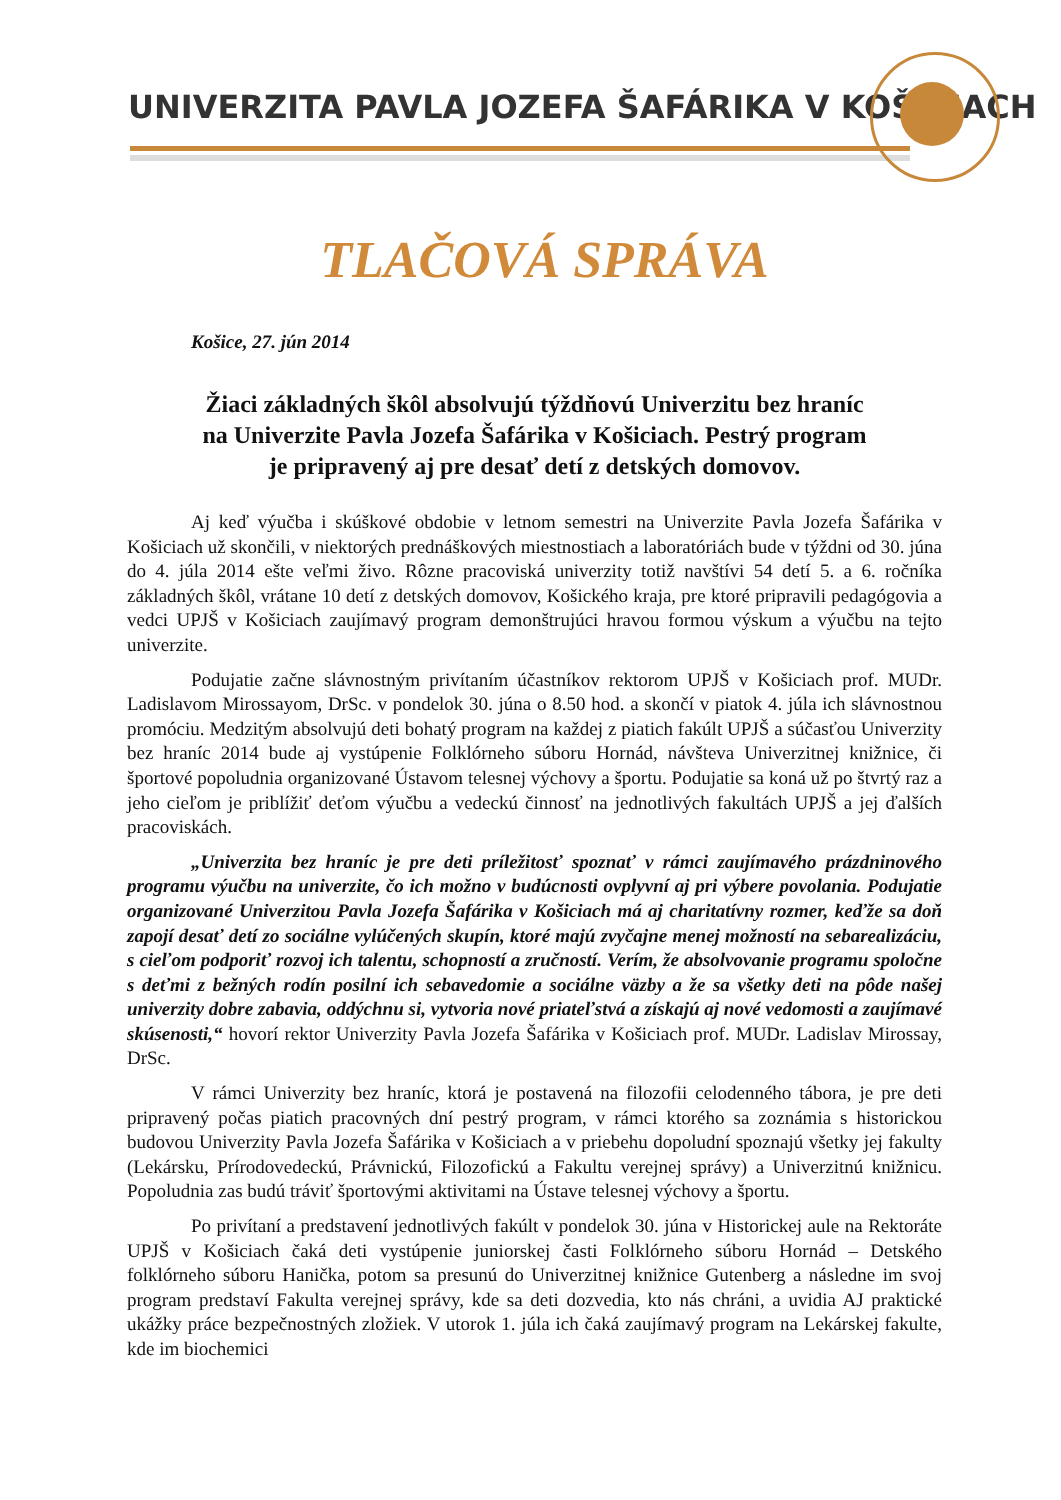UNIVERZITA PAVLA JOZEFA ŠAFÁRIKA V KOŠICIACH
TLAČOVÁ SPRÁVA
Košice, 27. jún 2014
Žiaci základných škôl absolvujú týždňovú Univerzitu bez hraníc
na Univerzite Pavla Jozefa Šafárika v Košiciach. Pestrý program
je pripravený aj pre desať detí z detských domovov.
Aj keď výučba i skúškové obdobie v letnom semestri na Univerzite Pavla Jozefa Šafárika v Košiciach už skončili, v niektorých prednáškových miestnostiach a laboratóriách bude v týždni od 30. júna do 4. júla 2014 ešte veľmi živo. Rôzne pracoviská univerzity totiž navštívi 54 detí 5. a 6. ročníka základných škôl, vrátane 10 detí z detských domovov, Košického kraja, pre ktoré pripravili pedagógovia a vedci UPJŠ v Košiciach zaujímavý program demonštrujúci hravou formou výskum a výučbu na tejto univerzite.
Podujatie začne slávnostným privítaním účastníkov rektorom UPJŠ v Košiciach prof. MUDr. Ladislavom Mirossayom, DrSc. v pondelok 30. júna o 8.50 hod. a skončí v piatok 4. júla ich slávnostnou promóciu. Medzitým absolvujú deti bohatý program na každej z piatich fakúlt UPJŠ a súčasťou Univerzity bez hraníc 2014 bude aj vystúpenie Folklórneho súboru Hornád, návšteva Univerzitnej knižnice, či športové popoludnia organizované Ústavom telesnej výchovy a športu. Podujatie sa koná už po štvrtý raz a jeho cieľom je priblížiť deťom výučbu a vedeckú činnosť na jednotlivých fakultách UPJŠ a jej ďalších pracoviskách.
„Univerzita bez hraníc je pre deti príležitosť spoznať v rámci zaujímavého prázdninového programu výučbu na univerzite, čo ich možno v budúcnosti ovplyvní aj pri výbere povolania. Podujatie organizované Univerzitou Pavla Jozefa Šafárika v Košiciach má aj charitatívny rozmer, keďže sa doň zapojí desať detí zo sociálne vylúčených skupín, ktoré majú zvyčajne menej možností na sebarealizáciu, s cieľom podporiť rozvoj ich talentu, schopností a zručností. Verím, že absolvovanie programu spoločne s deťmi z bežných rodín posilní ich sebavedomie a sociálne väzby a že sa všetky deti na pôde našej univerzity dobre zabavia, oddýchnu si, vytvoria nové priateľstvá a získajú aj nové vedomosti a zaujímavé skúsenosti,“ hovorí rektor Univerzity Pavla Jozefa Šafárika v Košiciach prof. MUDr. Ladislav Mirossay, DrSc.
V rámci Univerzity bez hraníc, ktorá je postavená na filozofii celodenného tábora, je pre deti pripravený počas piatich pracovných dní pestrý program, v rámci ktorého sa zoznámia s historickou budovou Univerzity Pavla Jozefa Šafárika v Košiciach a v priebehu dopoludní spoznajú všetky jej fakulty (Lekársku, Prírodovedeckú, Právnickú, Filozofickú a Fakultu verejnej správy) a Univerzitnú knižnicu. Popoludnia zas budú tráviť športovými aktivitami na Ústave telesnej výchovy a športu.
Po privítaní a predstavení jednotlivých fakúlt v pondelok 30. júna v Historickej aule na Rektoráte UPJŠ v Košiciach čaká deti vystúpenie juniorskej časti Folklórneho súboru Hornád – Detského folklórneho súboru Hanička, potom sa presunú do Univerzitnej knižnice Gutenberg a následne im svoj program predstaví Fakulta verejnej správy, kde sa deti dozvedia, kto nás chráni, a uvidia AJ praktické ukážky práce bezpečnostných zložiek. V utorok 1. júla ich čaká zaujímavý program na Lekárskej fakulte, kde im biochemici